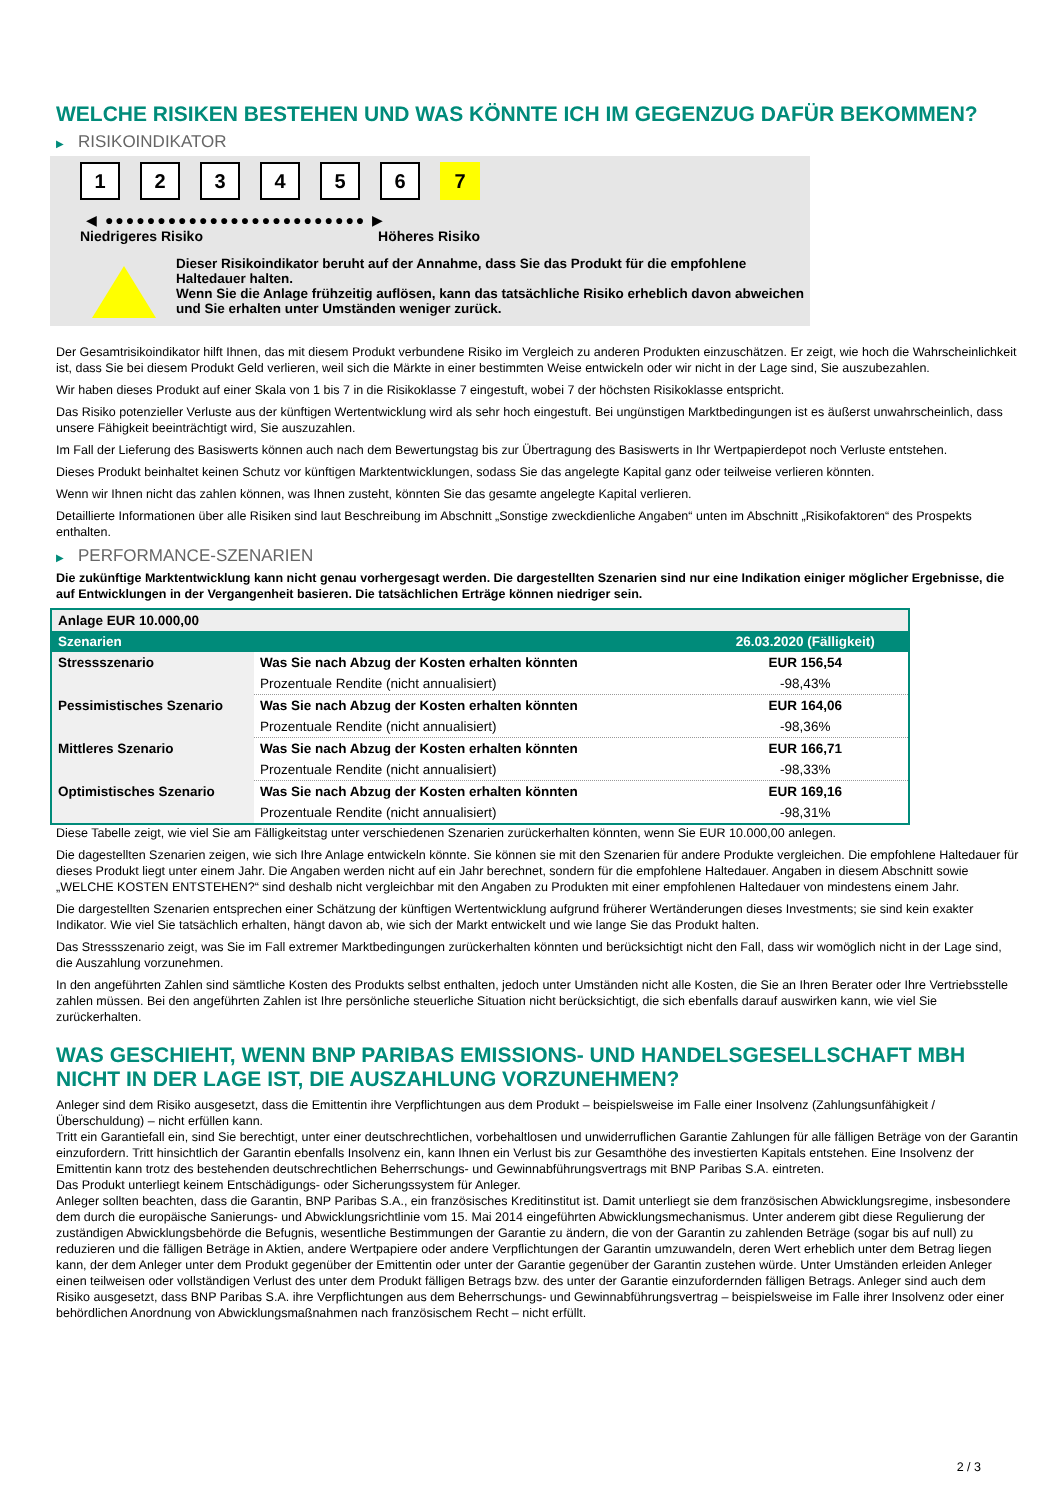WELCHE RISIKEN BESTEHEN UND WAS KÖNNTE ICH IM GEGENZUG DAFÜR BEKOMMEN?
▶ RISIKOINDIKATOR
1 2 3 4 5 6 7
◀ ●●●●●●●●●●●●●●●●●●●●●●●●● ▶
Niedrigeres Risiko Höheres Risiko
Dieser Risikoindikator beruht auf der Annahme, dass Sie das Produkt für die empfohlene Haltedauer halten.
Wenn Sie die Anlage frühzeitig auflösen, kann das tatsächliche Risiko erheblich davon abweichen und Sie erhalten unter Umständen weniger zurück.
Der Gesamtrisikoindikator hilft Ihnen, das mit diesem Produkt verbundene Risiko im Vergleich zu anderen Produkten einzuschätzen. Er zeigt, wie hoch die Wahrscheinlichkeit ist, dass Sie bei diesem Produkt Geld verlieren, weil sich die Märkte in einer bestimmten Weise entwickeln oder wir nicht in der Lage sind, Sie auszubezahlen.
Wir haben dieses Produkt auf einer Skala von 1 bis 7 in die Risikoklasse 7 eingestuft, wobei 7 der höchsten Risikoklasse entspricht.
Das Risiko potenzieller Verluste aus der künftigen Wertentwicklung wird als sehr hoch eingestuft. Bei ungünstigen Marktbedingungen ist es äußerst unwahrscheinlich, dass unsere Fähigkeit beeinträchtigt wird, Sie auszuzahlen.
Im Fall der Lieferung des Basiswerts können auch nach dem Bewertungstag bis zur Übertragung des Basiswerts in Ihr Wertpapierdepot noch Verluste entstehen.
Dieses Produkt beinhaltet keinen Schutz vor künftigen Marktentwicklungen, sodass Sie das angelegte Kapital ganz oder teilweise verlieren könnten.
Wenn wir Ihnen nicht das zahlen können, was Ihnen zusteht, könnten Sie das gesamte angelegte Kapital verlieren.
Detaillierte Informationen über alle Risiken sind laut Beschreibung im Abschnitt „Sonstige zweckdienliche Angaben“ unten im Abschnitt „Risikofaktoren“ des Prospekts enthalten.
▶ PERFORMANCE-SZENARIEN
Die zukünftige Marktentwicklung kann nicht genau vorhergesagt werden. Die dargestellten Szenarien sind nur eine Indikation einiger möglicher Ergebnisse, die auf Entwicklungen in der Vergangenheit basieren. Die tatsächlichen Erträge können niedriger sein.
| Anlage EUR 10.000,00 | | |
| --- | --- | --- |
| Szenarien | | 26.03.2020 (Fälligkeit) |
| Stressszenario | Was Sie nach Abzug der Kosten erhalten könnten | EUR 156,54 |
| | Prozentuale Rendite (nicht annualisiert) | -98,43% |
| Pessimistisches Szenario | Was Sie nach Abzug der Kosten erhalten könnten | EUR 164,06 |
| | Prozentuale Rendite (nicht annualisiert) | -98,36% |
| Mittleres Szenario | Was Sie nach Abzug der Kosten erhalten könnten | EUR 166,71 |
| | Prozentuale Rendite (nicht annualisiert) | -98,33% |
| Optimistisches Szenario | Was Sie nach Abzug der Kosten erhalten könnten | EUR 169,16 |
| | Prozentuale Rendite (nicht annualisiert) | -98,31% |
Diese Tabelle zeigt, wie viel Sie am Fälligkeitstag unter verschiedenen Szenarien zurückerhalten könnten, wenn Sie EUR 10.000,00 anlegen.
Die dagestellten Szenarien zeigen, wie sich Ihre Anlage entwickeln könnte. Sie können sie mit den Szenarien für andere Produkte vergleichen. Die empfohlene Haltedauer für dieses Produkt liegt unter einem Jahr. Die Angaben werden nicht auf ein Jahr berechnet, sondern für die empfohlene Haltedauer. Angaben in diesem Abschnitt sowie „WELCHE KOSTEN ENTSTEHEN?“ sind deshalb nicht vergleichbar mit den Angaben zu Produkten mit einer empfohlenen Haltedauer von mindestens einem Jahr.
Die dargestellten Szenarien entsprechen einer Schätzung der künftigen Wertentwicklung aufgrund früherer Wertänderungen dieses Investments; sie sind kein exakter Indikator. Wie viel Sie tatsächlich erhalten, hängt davon ab, wie sich der Markt entwickelt und wie lange Sie das Produkt halten.
Das Stressszenario zeigt, was Sie im Fall extremer Marktbedingungen zurückerhalten könnten und berücksichtigt nicht den Fall, dass wir womöglich nicht in der Lage sind, die Auszahlung vorzunehmen.
In den angeführten Zahlen sind sämtliche Kosten des Produkts selbst enthalten, jedoch unter Umständen nicht alle Kosten, die Sie an Ihren Berater oder Ihre Vertriebsstelle zahlen müssen. Bei den angeführten Zahlen ist Ihre persönliche steuerliche Situation nicht berücksichtigt, die sich ebenfalls darauf auswirken kann, wie viel Sie zurückerhalten.
WAS GESCHIEHT, WENN BNP PARIBAS EMISSIONS- UND HANDELSGESELLSCHAFT MBH NICHT IN DER LAGE IST, DIE AUSZAHLUNG VORZUNEHMEN?
Anleger sind dem Risiko ausgesetzt, dass die Emittentin ihre Verpflichtungen aus dem Produkt – beispielsweise im Falle einer Insolvenz (Zahlungsunfähigkeit / Überschuldung) – nicht erfüllen kann.
Tritt ein Garantiefall ein, sind Sie berechtigt, unter einer deutschrechtlichen, vorbehaltlosen und unwiderruflichen Garantie Zahlungen für alle fälligen Beträge von der Garantin einzufordern. Tritt hinsichtlich der Garantin ebenfalls Insolvenz ein, kann Ihnen ein Verlust bis zur Gesamthöhe des investierten Kapitals entstehen. Eine Insolvenz der Emittentin kann trotz des bestehenden deutschrechtlichen Beherrschungs- und Gewinnabführungsvertrags mit BNP Paribas S.A. eintreten.
Das Produkt unterliegt keinem Entschädigungs- oder Sicherungssystem für Anleger.
Anleger sollten beachten, dass die Garantin, BNP Paribas S.A., ein französisches Kreditinstitut ist. Damit unterliegt sie dem französischen Abwicklungsregime, insbesondere dem durch die europäische Sanierungs- und Abwicklungsrichtlinie vom 15. Mai 2014 eingeführten Abwicklungsmechanismus. Unter anderem gibt diese Regulierung der zuständigen Abwicklungsbehörde die Befugnis, wesentliche Bestimmungen der Garantie zu ändern, die von der Garantin zu zahlenden Beträge (sogar bis auf null) zu reduzieren und die fälligen Beträge in Aktien, andere Wertpapiere oder andere Verpflichtungen der Garantin umzuwandeln, deren Wert erheblich unter dem Betrag liegen kann, der dem Anleger unter dem Produkt gegenüber der Emittentin oder unter der Garantie gegenüber der Garantin zustehen würde. Unter Umständen erleiden Anleger einen teilweisen oder vollständigen Verlust des unter dem Produkt fälligen Betrags bzw. des unter der Garantie einzufordernden fälligen Betrags. Anleger sind auch dem Risiko ausgesetzt, dass BNP Paribas S.A. ihre Verpflichtungen aus dem Beherrschungs- und Gewinnabführungsvertrag – beispielsweise im Falle ihrer Insolvenz oder einer behördlichen Anordnung von Abwicklungsmaßnahmen nach französischem Recht – nicht erfüllt.
2 / 3